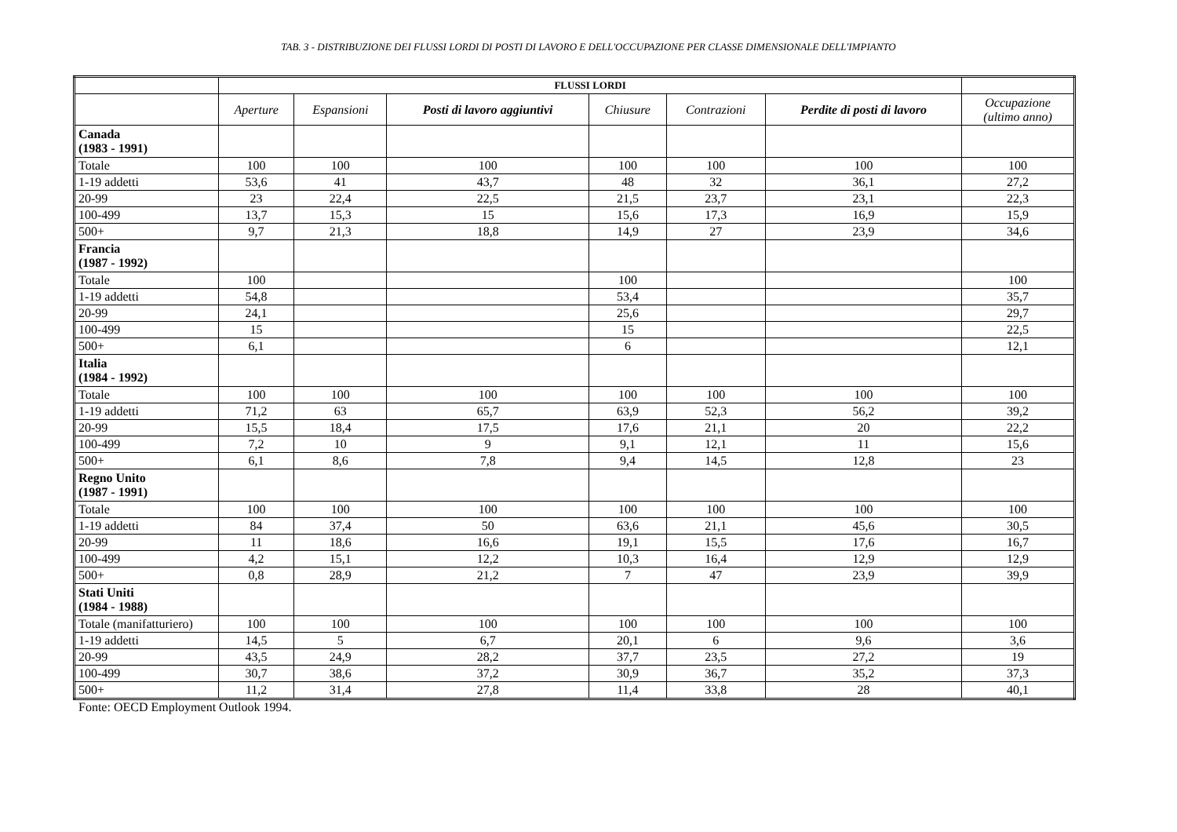TAB. 3 - DISTRIBUZIONE DEI FLUSSI LORDI DI POSTI DI LAVORO E DELL'OCCUPAZIONE PER CLASSE DIMENSIONALE DELL'IMPIANTO
| | FLUSSI LORDI | | | | | | |
| | Aperture | Espansioni | Posti di lavoro aggiuntivi | Chiusure | Contrazioni | Perdite di posti di lavoro | Occupazione (ultimo anno) |
| Canada (1983 - 1991) | | | | | | | |
| Totale | 100 | 100 | 100 | 100 | 100 | 100 | 100 |
| 1-19 addetti | 53,6 | 41 | 43,7 | 48 | 32 | 36,1 | 27,2 |
| 20-99 | 23 | 22,4 | 22,5 | 21,5 | 23,7 | 23,1 | 22,3 |
| 100-499 | 13,7 | 15,3 | 15 | 15,6 | 17,3 | 16,9 | 15,9 |
| 500+ | 9,7 | 21,3 | 18,8 | 14,9 | 27 | 23,9 | 34,6 |
| Francia (1987 - 1992) | | | | | | | |
| Totale | 100 | | | 100 | | | 100 |
| 1-19 addetti | 54,8 | | | 53,4 | | | 35,7 |
| 20-99 | 24,1 | | | 25,6 | | | 29,7 |
| 100-499 | 15 | | | 15 | | | 22,5 |
| 500+ | 6,1 | | | 6 | | | 12,1 |
| Italia (1984 - 1992) | | | | | | | |
| Totale | 100 | 100 | 100 | 100 | 100 | 100 | 100 |
| 1-19 addetti | 71,2 | 63 | 65,7 | 63,9 | 52,3 | 56,2 | 39,2 |
| 20-99 | 15,5 | 18,4 | 17,5 | 17,6 | 21,1 | 20 | 22,2 |
| 100-499 | 7,2 | 10 | 9 | 9,1 | 12,1 | 11 | 15,6 |
| 500+ | 6,1 | 8,6 | 7,8 | 9,4 | 14,5 | 12,8 | 23 |
| Regno Unito (1987 - 1991) | | | | | | | |
| Totale | 100 | 100 | 100 | 100 | 100 | 100 | 100 |
| 1-19 addetti | 84 | 37,4 | 50 | 63,6 | 21,1 | 45,6 | 30,5 |
| 20-99 | 11 | 18,6 | 16,6 | 19,1 | 15,5 | 17,6 | 16,7 |
| 100-499 | 4,2 | 15,1 | 12,2 | 10,3 | 16,4 | 12,9 | 12,9 |
| 500+ | 0,8 | 28,9 | 21,2 | 7 | 47 | 23,9 | 39,9 |
| Stati Uniti (1984 - 1988) | | | | | | | |
| Totale (manifatturiero) | 100 | 100 | 100 | 100 | 100 | 100 | 100 |
| 1-19 addetti | 14,5 | 5 | 6,7 | 20,1 | 6 | 9,6 | 3,6 |
| 20-99 | 43,5 | 24,9 | 28,2 | 37,7 | 23,5 | 27,2 | 19 |
| 100-499 | 30,7 | 38,6 | 37,2 | 30,9 | 36,7 | 35,2 | 37,3 |
| 500+ | 11,2 | 31,4 | 27,8 | 11,4 | 33,8 | 28 | 40,1 |
Fonte: OECD Employment Outlook 1994.